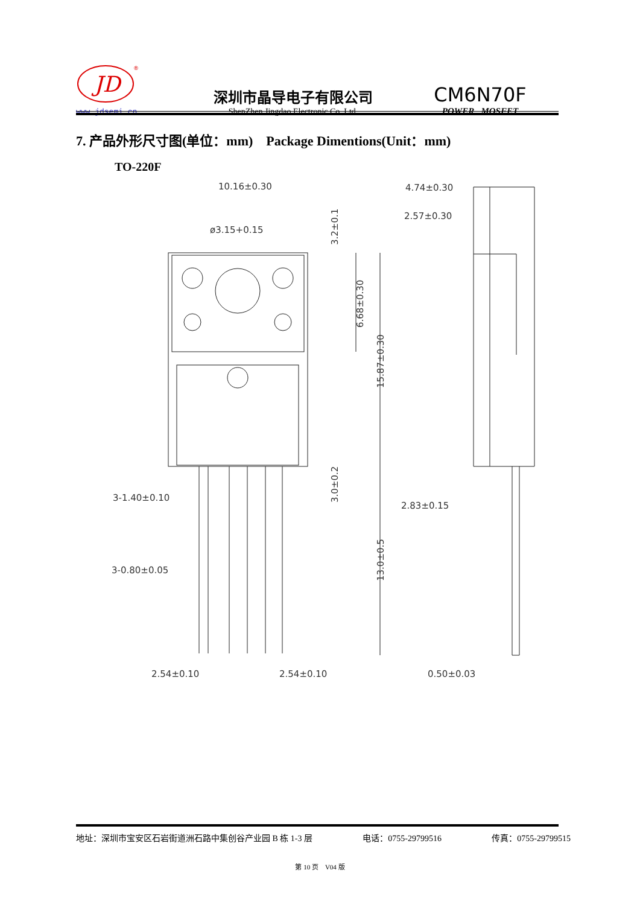JD
®
www.jdsemi.cn
深圳市晶导电子有限公司
ShenZhen Jingdao Electronic Co.,Ltd.
CM6N70F
POWER MOSFET
7. 产品外形尺寸图(单位：mm) Package Dimentions(Unit：mm)
TO-220F
10.16±0.30
ø3.15+0.15
4.74±0.30
2.57±0.30
3.2±0.1
6.68±0.30
15.87±0.30
3.0±0.2
13.0±0.5
3-1.40±0.10
2.83±0.15
3-0.80±0.05
2.54±0.10
2.54±0.10
0.50±0.03
地址：深圳市宝安区石岩街道洲石路中集创谷产业园 B 栋 1-3 层 电话：0755-29799516 传真：0755-29799515
第 10 页 V04 版